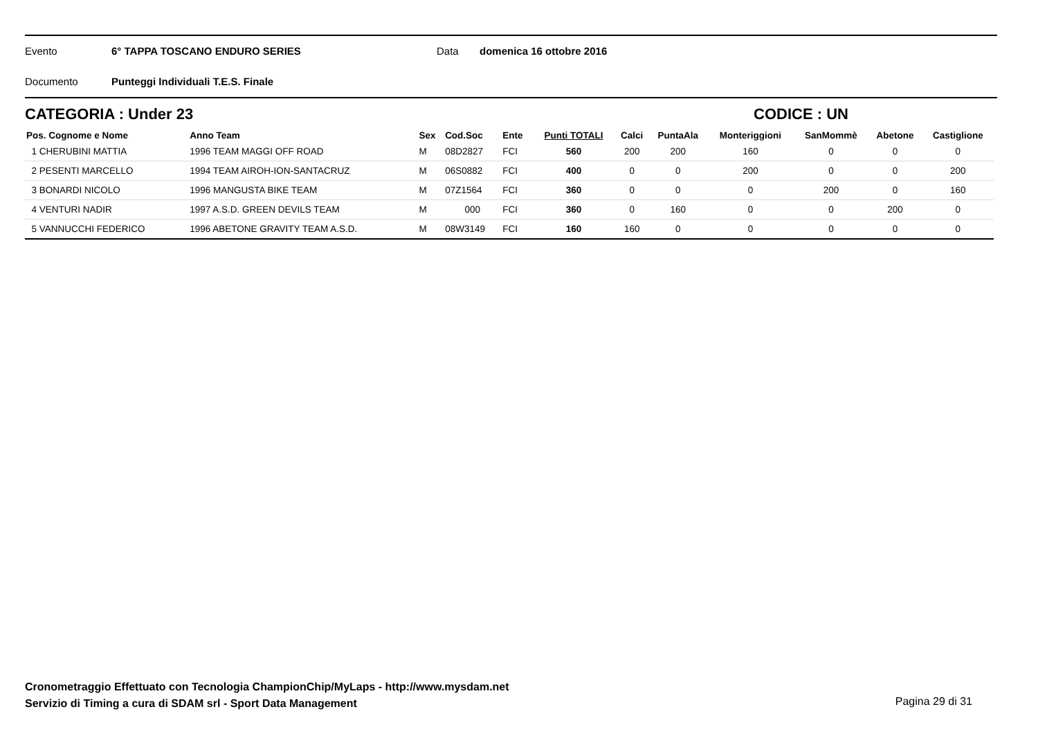Evento 6° TAPPA TOSCANO ENDURO SERIES Data domenica 16 ottobre 2016
Documento Punteggi Individuali T.E.S. Finale
CATEGORIA : Under 23 CODICE : UN
| Pos. Cognome e Nome | Anno Team | Sex | Cod.Soc | Ente | Punti TOTALI | Calci | PuntaAla | Monteriggioni | SanMommè | Abetone | Castiglione |
| --- | --- | --- | --- | --- | --- | --- | --- | --- | --- | --- | --- |
| 1 CHERUBINI MATTIA | 1996 TEAM MAGGI OFF ROAD | M | 08D2827 | FCI | 560 | 200 | 200 | 160 | 0 | 0 | 0 |
| 2 PESENTI MARCELLO | 1994 TEAM AIROH-ION-SANTACRUZ | M | 06S0882 | FCI | 400 | 0 | 0 | 200 | 0 | 0 | 200 |
| 3 BONARDI NICOLO | 1996 MANGUSTA BIKE TEAM | M | 07Z1564 | FCI | 360 | 0 | 0 | 0 | 200 | 0 | 160 |
| 4 VENTURI NADIR | 1997 A.S.D. GREEN DEVILS TEAM | M | 000 | FCI | 360 | 0 | 160 | 0 | 0 | 200 | 0 |
| 5 VANNUCCHI FEDERICO | 1996 ABETONE GRAVITY TEAM A.S.D. | M | 08W3149 | FCI | 160 | 160 | 0 | 0 | 0 | 0 | 0 |
Cronometraggio Effettuato con Tecnologia ChampionChip/MyLaps - http://www.mysdam.net
Servizio di Timing a cura di SDAM srl - Sport Data Management
Pagina 29 di 31